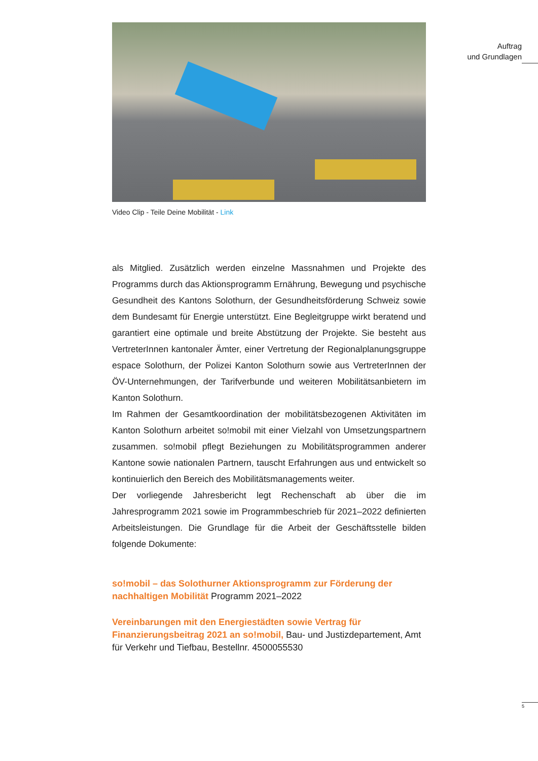Auftrag
und Grundlagen
Video Clip - Teile Deine Mobilität - Link
als Mitglied. Zusätzlich werden einzelne Massnahmen und Projekte des Programms durch das Aktionsprogramm Ernährung, Bewegung und psychische Gesundheit des Kantons Solothurn, der Gesundheitsförderung Schweiz sowie dem Bundesamt für Energie unterstützt. Eine Begleitgruppe wirkt beratend und garantiert eine optimale und breite Abstützung der Projekte. Sie besteht aus VertreterInnen kantonaler Ämter, einer Vertretung der Regionalplanungsgruppe espace Solothurn, der Polizei Kanton Solothurn sowie aus VertreterInnen der ÖV-Unternehmungen, der Tarifverbunde und weiteren Mobilitätsanbietern im Kanton Solothurn.
Im Rahmen der Gesamtkoordination der mobilitätsbezogenen Aktivitäten im Kanton Solothurn arbeitet so!mobil mit einer Vielzahl von Umsetzungspartnern zusammen. so!mobil pflegt Beziehungen zu Mobilitätsprogrammen anderer Kantone sowie nationalen Partnern, tauscht Erfahrungen aus und entwickelt so kontinuierlich den Bereich des Mobilitätsmanagements weiter.
Der vorliegende Jahresbericht legt Rechenschaft ab über die im Jahresprogramm 2021 sowie im Programmbeschrieb für 2021–2022 definierten Arbeitsleistungen. Die Grundlage für die Arbeit der Geschäftsstelle bilden folgende Dokumente:
so!mobil – das Solothurner Aktionsprogramm zur Förderung der nachhaltigen Mobilität Programm 2021–2022
Vereinbarungen mit den Energiestädten sowie Vertrag für Finanzierungsbeitrag 2021 an so!mobil, Bau- und Justizdepartement, Amt für Verkehr und Tiefbau, Bestellnr. 4500055530
5